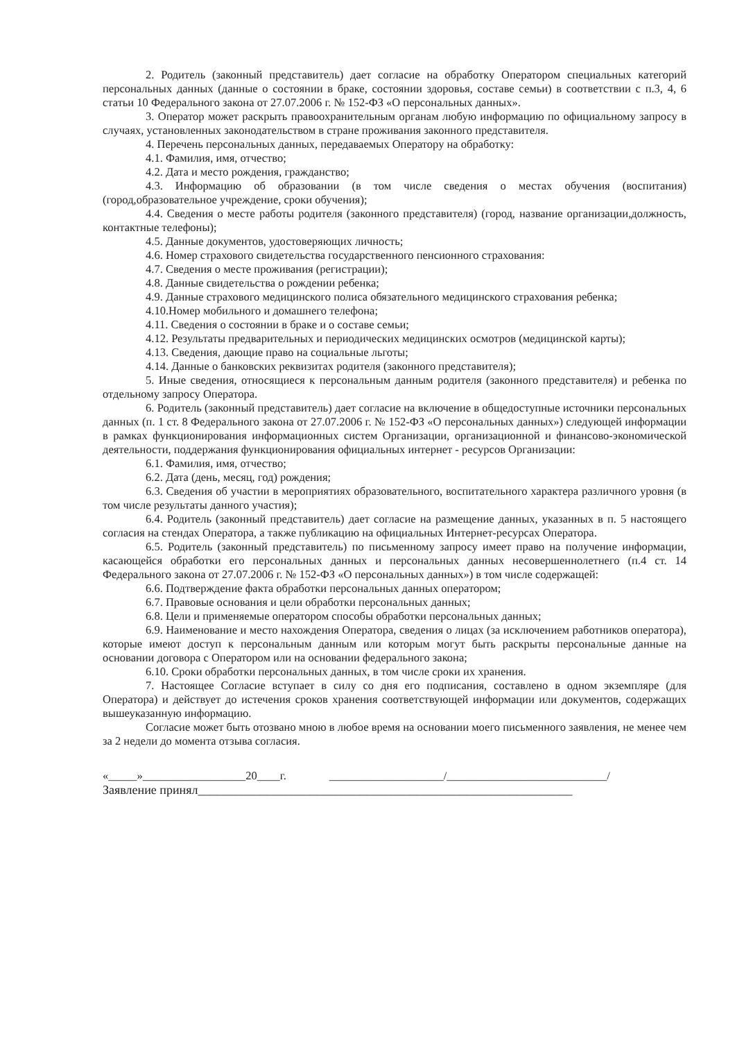2. Родитель (законный представитель) дает согласие на обработку Оператором специальных категорий персональных данных (данные о состоянии в браке, состоянии здоровья, составе семьи) в соответствии с п.3, 4, 6 статьи 10 Федерального закона от 27.07.2006 г. № 152-ФЗ «О персональных данных».
3. Оператор может раскрыть правоохранительным органам любую информацию по официальному запросу в случаях, установленных законодательством в стране проживания законного представителя.
4. Перечень персональных данных, передаваемых Оператору на обработку:
4.1. Фамилия, имя, отчество;
4.2. Дата и место рождения, гражданство;
4.3. Информацию об образовании (в том числе сведения о местах обучения (воспитания) (город,образовательное учреждение, сроки обучения);
4.4. Сведения о месте работы родителя (законного представителя) (город, название организации,должность, контактные телефоны);
4.5. Данные документов, удостоверяющих личность;
4.6. Номер страхового свидетельства государственного пенсионного страхования:
4.7. Сведения о месте проживания (регистрации);
4.8. Данные свидетельства о рождении ребенка;
4.9. Данные страхового медицинского полиса обязательного медицинского страхования ребенка;
4.10.Номер мобильного и домашнего телефона;
4.11. Сведения о состоянии в браке и о составе семьи;
4.12. Результаты предварительных и периодических медицинских осмотров (медицинской карты);
4.13. Сведения, дающие право на социальные льготы;
4.14. Данные о банковских реквизитах родителя (законного представителя);
5. Иные сведения, относящиеся к персональным данным родителя (законного представителя) и ребенка по отдельному запросу Оператора.
6. Родитель (законный представитель) дает согласие на включение в общедоступные источники персональных данных (п. 1 ст. 8 Федерального закона от 27.07.2006 г. № 152-ФЗ «О персональных данных») следующей информации в рамках функционирования информационных систем Организации, организационной и финансово-экономической деятельности, поддержания функционирования официальных интернет - ресурсов Организации:
6.1. Фамилия, имя, отчество;
6.2. Дата (день, месяц, год) рождения;
6.3. Сведения об участии в мероприятиях образовательного, воспитательного характера различного уровня (в том числе результаты данного участия);
6.4. Родитель (законный представитель) дает согласие на размещение данных, указанных в п. 5 настоящего согласия на стендах Оператора, а также публикацию на официальных Интернет-ресурсах Оператора.
6.5. Родитель (законный представитель) по письменному запросу имеет право на получение информации, касающейся обработки его персональных данных и персональных данных несовершеннолетнего (п.4 ст. 14 Федерального закона от 27.07.2006 г. № 152-ФЗ «О персональных данных») в том числе содержащей:
6.6. Подтверждение факта обработки персональных данных оператором;
6.7. Правовые основания и цели обработки персональных данных;
6.8. Цели и применяемые оператором способы обработки персональных данных;
6.9. Наименование и место нахождения Оператора, сведения о лицах (за исключением работников оператора), которые имеют доступ к персональным данным или которым могут быть раскрыты персональные данные на основании договора с Оператором или на основании федерального закона;
6.10. Сроки обработки персональных данных, в том числе сроки их хранения.
7. Настоящее Согласие вступает в силу со дня его подписания, составлено в одном экземпляре (для Оператора) и действует до истечения сроков хранения соответствующей информации или документов, содержащих вышеуказанную информацию.
Согласие может быть отозвано мною в любое время на основании моего письменного заявления, не менее чем за 2 недели до момента отзыва согласия.
«_____»__________________20____г. ____________________/____________________________/
Заявление принял____________________________________________________________